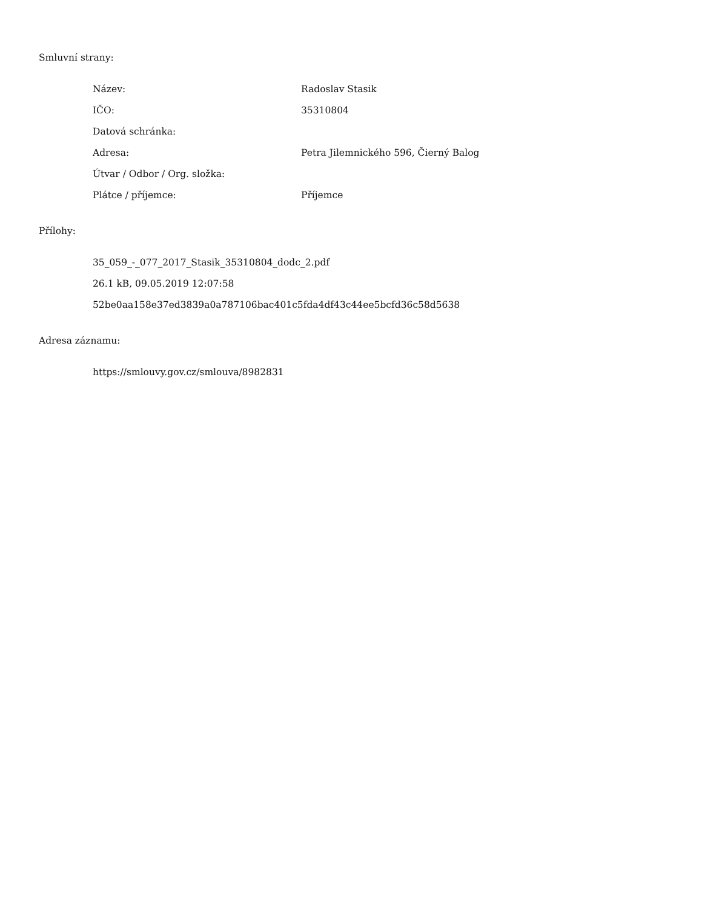Smluvní strany:
| Název: | Radoslav Stasik |
| IČO: | 35310804 |
| Datová schránka: | |
| Adresa: | Petra Jilemnického 596, Čierný Balog |
| Útvar / Odbor / Org. složka: | |
| Plátce / příjemce: | Příjemce |
Přílohy:
35_059_-_077_2017_Stasik_35310804_dodc_2.pdf
26.1 kB, 09.05.2019 12:07:58
52be0aa158e37ed3839a0a787106bac401c5fda4df43c44ee5bcfd36c58d5638
Adresa záznamu:
https://smlouvy.gov.cz/smlouva/8982831